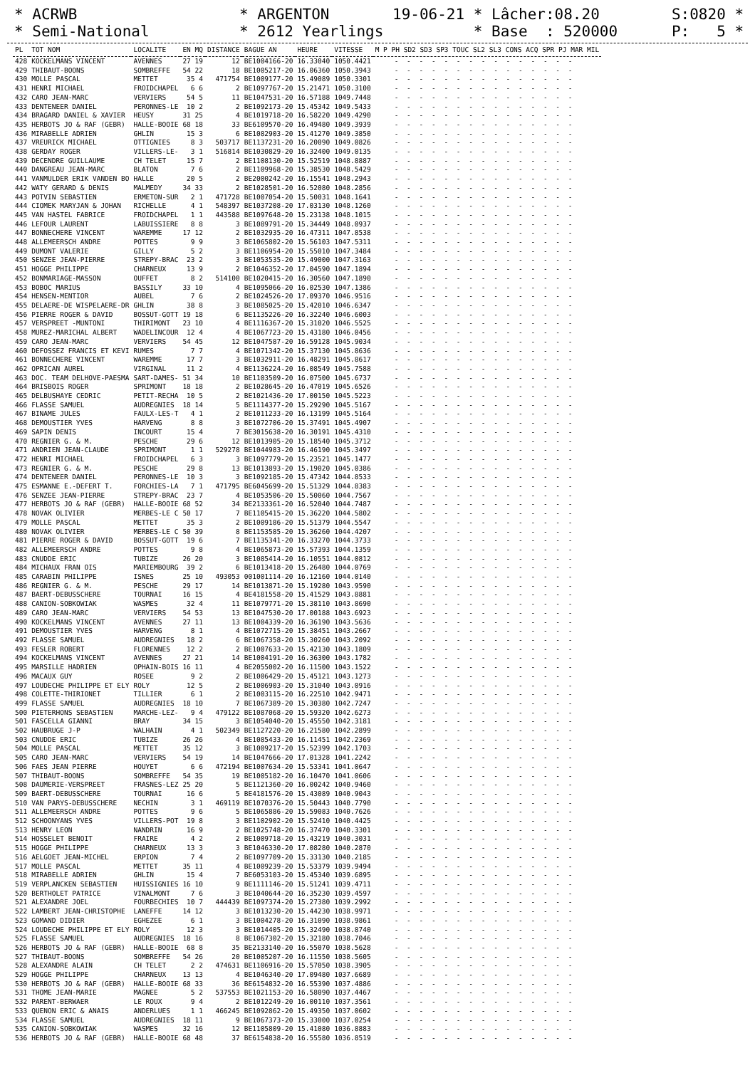* ACRWB                  * ARGENTON       19-06-21 * Lâcher:08.20        S:0820 *
* Semi-National          * 2612 Yearlings          * Base  : 520000      P:   5 *
| PL | TOT NOM | LOCALITE | EN MQ | DISTANCE | BAGUE AN | HEURE | VITESSE | M P PH SD2 SD3 SP3 TOUC SL2 SL3 CONS ACQ SPR PJ MAR MIL |
| --- | --- | --- | --- | --- | --- | --- | --- | --- |
| 428 | KOCKELMANS VINCENT | AVENNES | 27 19 | 12 | BE1004166-20 | 16.33040 | 1050.4421 | - - - - - - - - - - - - - - - |
| 429 | THIBAUT-BOONS | SOMBREFFE | 54 22 | 18 | BE1005217-20 | 16.06360 | 1050.3943 | - - - - - - - - - - - - - - - |
| 430 | MOLLE PASCAL | METTET | 35 4 | 471754 | BE1009177-20 | 15.49089 | 1050.3301 | - - - - - - - - - - - - - - - |
| 431 | HENRI MICHAEL | FROIDCHAPEL | 6 6 | 2 | BE1097767-20 | 15.21471 | 1050.3100 | - - - - - - - - - - - - - - - |
| 432 | CARO JEAN-MARC | VERVIERS | 54 5 | 11 | BE1047531-20 | 16.57188 | 1049.7448 | - - - - - - - - - - - - - - - |
| 433 | DENTENEER DANIEL | PERONNES-LE | 10 2 | 2 | BE1092173-20 | 15.45342 | 1049.5433 | - - - - - - - - - - - - - - - |
| 434 | BRAGARD DANIEL & XAVIER | HEUSY | 31 25 | 4 | BE1019718-20 | 16.58220 | 1049.4290 | - - - - - - - - - - - - - - - |
| 435 | HERBOTS JO & RAF (GEBR) | HALLE-BOOIE | 68 18 | 33 | BE6109570-20 | 16.49480 | 1049.3939 | - - - - - - - - - - - - - - - |
| 436 | MIRABELLE ADRIEN | GHLIN | 15 3 | 6 | BE1082903-20 | 15.41270 | 1049.3850 | - - - - - - - - - - - - - - - |
| 437 | VREURICK MICHAEL | OTTIGNIES | 8 3 | 503717 | BE1137231-20 | 16.20090 | 1049.0826 | - - - - - - - - - - - - - - - |
| 438 | GERDAY ROGER | VILLERS-LE- | 3 1 | 516814 | BE1030829-20 | 16.32400 | 1049.0135 | - - - - - - - - - - - - - - - |
| 439 | DECENDRE GUILLAUME | CH TELET | 15 7 | 2 | BE1108130-20 | 15.52519 | 1048.8887 | - - - - - - - - - - - - - - - |
| 440 | DANGREAU JEAN-MARC | BLATON | 7 6 | 2 | BE1109968-20 | 15.38530 | 1048.5429 | - - - - - - - - - - - - - - - |
| 441 | VANMULDER ERIK VANDEN BO | HALLE | 20 5 | 2 | BE2000242-20 | 16.15541 | 1048.2943 | - - - - - - - - - - - - - - - |
| 442 | WATY GERARD & DENIS | MALMEDY | 34 33 | 2 | BE1028501-20 | 16.52080 | 1048.2856 | - - - - - - - - - - - - - - - |
| 443 | POTVIN SEBASTIEN | ERMETON-SUR | 2 1 | 471728 | BE1007054-20 | 15.50031 | 1048.1641 | - - - - - - - - - - - - - - - |
| 444 | CIOMEK MARYJAN & JOHAN | RICHELLE | 4 1 | 548397 | BE1037208-20 | 17.03130 | 1048.1260 | - - - - - - - - - - - - - - - |
| 445 | VAN HASTEL FABRICE | FROIDCHAPEL | 1 1 | 443588 | BE1097648-20 | 15.23138 | 1048.1015 | - - - - - - - - - - - - - - - |
| 446 | LEFOUR LAURENT | LABUISSIERE | 8 8 | 3 | BE1089791-20 | 15.34449 | 1048.0937 | - - - - - - - - - - - - - - - |
| 447 | BONNECHERE VINCENT | WAREMME | 17 12 | 2 | BE1032935-20 | 16.47311 | 1047.8538 | - - - - - - - - - - - - - - - |
| 448 | ALLEMEERSCH ANDRE | POTTES | 9 9 | 3 | BE1065802-20 | 15.56103 | 1047.5311 | - - - - - - - - - - - - - - - |
| 449 | DUMONT VALERIE | GILLY | 5 2 | 3 | BE1106954-20 | 15.55010 | 1047.3484 | - - - - - - - - - - - - - - - |
| 450 | SENZEE JEAN-PIERRE | STREPY-BRAC | 23 2 | 3 | BE1053535-20 | 15.49000 | 1047.3163 | - - - - - - - - - - - - - - - |
| 451 | HOGGE PHILIPPE | CHARNEUX | 13 9 | 2 | BE1046352-20 | 17.04590 | 1047.1894 | - - - - - - - - - - - - - - - |
| 452 | BONMARIAGE-MASSON | OUFFET | 8 2 | 514100 | BE1020415-20 | 16.30560 | 1047.1890 | - - - - - - - - - - - - - - - |
| 453 | BOBOC MARIUS | BASSILY | 33 10 | 4 | BE1095066-20 | 16.02530 | 1047.1386 | - - - - - - - - - - - - - - - |
| 454 | HENSEN-MENTIOR | AUBEL | 7 6 | 2 | BE1024526-20 | 17.09370 | 1046.9516 | - - - - - - - - - - - - - - - |
| 455 | DELAERE-DE WISPELAERE-DR | GHLIN | 38 8 | 3 | BE1085025-20 | 15.42010 | 1046.6347 | - - - - - - - - - - - - - - - |
| 456 | PIERRE ROGER & DAVID | BOSSUT-GOTT | 19 18 | 6 | BE1135226-20 | 16.32240 | 1046.6003 | - - - - - - - - - - - - - - - |
| 457 | VERSPREET -MUNTONI | THIRIMONT | 23 10 | 4 | BE1116367-20 | 15.31020 | 1046.5525 | - - - - - - - - - - - - - - - |
| 458 | MUREZ-MARICHAL ALBERT | WADELINCOUR | 12 4 | 4 | BE1067723-20 | 15.43180 | 1046.0456 | - - - - - - - - - - - - - - - |
| 459 | CARO JEAN-MARC | VERVIERS | 54 45 | 12 | BE1047587-20 | 16.59128 | 1045.9034 | - - - - - - - - - - - - - - - |
| 460 | DEFOSSEZ FRANCIS ET KEVI | RUMES | 7 7 | 4 | BE1071342-20 | 15.37130 | 1045.8636 | - - - - - - - - - - - - - - - |
| 461 | BONNECHERE VINCENT | WAREMME | 17 7 | 3 | BE1032911-20 | 16.48291 | 1045.8617 | - - - - - - - - - - - - - - - |
| 462 | OPRICAN AUREL | VIRGINAL | 11 2 | 4 | BE1136224-20 | 16.08549 | 1045.7588 | - - - - - - - - - - - - - - - |
| 463 | DOC. TEAM DELHOVE-PAESMA | SART-DAMES- | 51 34 | 10 | BE1103509-20 | 16.07500 | 1045.6737 | - - - - - - - - - - - - - - - |
| 464 | BRISBOIS ROGER | SPRIMONT | 18 18 | 2 | BE1028645-20 | 16.47019 | 1045.6526 | - - - - - - - - - - - - - - - |
| 465 | DELBUSHAYE CEDRIC | PETIT-RECHA | 10 5 | 2 | BE1021436-20 | 17.00150 | 1045.5223 | - - - - - - - - - - - - - - - |
| 466 | FLASSE SAMUEL | AUDREGNIES | 18 14 | 5 | BE1114377-20 | 15.29290 | 1045.5167 | - - - - - - - - - - - - - - - |
| 467 | BINAME JULES | FAULX-LES-T | 4 1 | 2 | BE1011233-20 | 16.13199 | 1045.5164 | - - - - - - - - - - - - - - - |
| 468 | DEMOUSTIER YVES | HARVENG | 8 8 | 3 | BE1072706-20 | 15.37491 | 1045.4907 | - - - - - - - - - - - - - - - |
| 469 | SAPIN DENIS | INCOURT | 15 4 | 7 | BE3015638-20 | 16.30191 | 1045.4310 | - - - - - - - - - - - - - - - |
| 470 | REGNIER G. & M. | PESCHE | 29 6 | 12 | BE1013905-20 | 15.18540 | 1045.3712 | - - - - - - - - - - - - - - - |
| 471 | ANDRIEN JEAN-CLAUDE | SPRIMONT | 1 1 | 529278 | BE1044983-20 | 16.46190 | 1045.3497 | - - - - - - - - - - - - - - - |
| 472 | HENRI MICHAEL | FROIDCHAPEL | 6 3 | 3 | BE1097779-20 | 15.23521 | 1045.1477 | - - - - - - - - - - - - - - - |
| 473 | REGNIER G. & M. | PESCHE | 29 8 | 13 | BE1013893-20 | 15.19020 | 1045.0386 | - - - - - - - - - - - - - - - |
| 474 | DENTENEER DANIEL | PERONNES-LE | 10 3 | 3 | BE1092185-20 | 15.47342 | 1044.8533 | - - - - - - - - - - - - - - - |
| 475 | ESMANNE E.-DEFERT T. | FORCHIES-LA | 7 1 | 471795 | BE6045699-20 | 15.51329 | 1044.8383 | - - - - - - - - - - - - - - - |
| 476 | SENZEE JEAN-PIERRE | STREPY-BRAC | 23 7 | 4 | BE1053506-20 | 15.50060 | 1044.7567 | - - - - - - - - - - - - - - - |
| 477 | HERBOTS JO & RAF (GEBR) | HALLE-BOOIE | 68 52 | 34 | BE2133361-20 | 16.52040 | 1044.7487 | - - - - - - - - - - - - - - - |
| 478 | NOVAK OLIVIER | MERBES-LE C | 50 17 | 7 | BE1105415-20 | 15.36220 | 1044.5802 | - - - - - - - - - - - - - - - |
| 479 | MOLLE PASCAL | METTET | 35 3 | 2 | BE1009186-20 | 15.51379 | 1044.5547 | - - - - - - - - - - - - - - - |
| 480 | NOVAK OLIVIER | MERBES-LE C | 50 39 | 8 | BE1153585-20 | 15.36260 | 1044.4207 | - - - - - - - - - - - - - - - |
| 481 | PIERRE ROGER & DAVID | BOSSUT-GOTT | 19 6 | 7 | BE1135341-20 | 16.33270 | 1044.3733 | - - - - - - - - - - - - - - - |
| 482 | ALLEMEERSCH ANDRE | POTTES | 9 8 | 4 | BE1065873-20 | 15.57393 | 1044.1359 | - - - - - - - - - - - - - - - |
| 483 | CNUDDE ERIC | TUBIZE | 26 20 | 3 | BE1085414-20 | 16.10551 | 1044.0812 | - - - - - - - - - - - - - - - |
| 484 | MICHAUX FRAN OIS | MARIEMBOURG | 39 2 | 6 | BE1013418-20 | 15.26480 | 1044.0769 | - - - - - - - - - - - - - - - |
| 485 | CARABIN PHILIPPE | ISNES | 25 10 | 493053 | 001001114-20 | 16.12160 | 1044.0140 | - - - - - - - - - - - - - - - |
| 486 | REGNIER G. & M. | PESCHE | 29 17 | 14 | BE1013871-20 | 15.19280 | 1043.9590 | - - - - - - - - - - - - - - - |
| 487 | BAERT-DEBUSSCHERE | TOURNAI | 16 15 | 4 | BE4181558-20 | 15.41529 | 1043.8881 | - - - - - - - - - - - - - - - |
| 488 | CANION-SOBKOWIAK | WASMES | 32 4 | 11 | BE1079771-20 | 15.38110 | 1043.8690 | - - - - - - - - - - - - - - - |
| 489 | CARO JEAN-MARC | VERVIERS | 54 53 | 13 | BE1047530-20 | 17.00188 | 1043.6923 | - - - - - - - - - - - - - - - |
| 490 | KOCKELMANS VINCENT | AVENNES | 27 11 | 13 | BE1004339-20 | 16.36190 | 1043.5636 | - - - - - - - - - - - - - - - |
| 491 | DEMOUSTIER YVES | HARVENG | 8 1 | 4 | BE1072715-20 | 15.38451 | 1043.2667 | - - - - - - - - - - - - - - - |
| 492 | FLASSE SAMUEL | AUDREGNIES | 18 2 | 6 | BE1067358-20 | 15.30260 | 1043.2092 | - - - - - - - - - - - - - - - |
| 493 | FESLER ROBERT | FLORENNES | 12 2 | 2 | BE1007633-20 | 15.42130 | 1043.1809 | - - - - - - - - - - - - - - - |
| 494 | KOCKELMANS VINCENT | AVENNES | 27 21 | 14 | BE1004191-20 | 16.36300 | 1043.1782 | - - - - - - - - - - - - - - - |
| 495 | MARSILLE HADRIEN | OPHAIN-BOIS | 16 11 | 4 | BE2055002-20 | 16.11500 | 1043.1522 | - - - - - - - - - - - - - - - |
| 496 | MACAUX GUY | ROSEE | 9 2 | 2 | BE1006429-20 | 15.45121 | 1043.1273 | - - - - - - - - - - - - - - - |
| 497 | LOUDECHE PHILIPPE ET ELY | ROLY | 12 5 | 2 | BE1006903-20 | 15.31040 | 1043.0916 | - - - - - - - - - - - - - - - |
| 498 | COLETTE-THIRIONET | TILLIER | 6 1 | 2 | BE1003115-20 | 16.22510 | 1042.9471 | - - - - - - - - - - - - - - - |
| 499 | FLASSE SAMUEL | AUDREGNIES | 18 10 | 7 | BE1067389-20 | 15.30380 | 1042.7247 | - - - - - - - - - - - - - - - |
| 500 | PIETERHONS SEBASTIEN | MARCHE-LEZ- | 9 4 | 479122 | BE1087068-20 | 15.59320 | 1042.6273 | - - - - - - - - - - - - - - - |
| 501 | FASCELLA GIANNI | BRAY | 34 15 | 3 | BE1054040-20 | 15.45550 | 1042.3181 | - - - - - - - - - - - - - - - |
| 502 | HAUBRUGE J-P | WALHAIN | 4 1 | 502349 | BE1127220-20 | 16.21580 | 1042.2899 | - - - - - - - - - - - - - - - |
| 503 | CNUDDE ERIC | TUBIZE | 26 26 | 4 | BE1085433-20 | 16.11451 | 1042.2369 | - - - - - - - - - - - - - - - |
| 504 | MOLLE PASCAL | METTET | 35 12 | 3 | BE1009217-20 | 15.52399 | 1042.1703 | - - - - - - - - - - - - - - - |
| 505 | CARO JEAN-MARC | VERVIERS | 54 19 | 14 | BE1047666-20 | 17.01328 | 1041.2242 | - - - - - - - - - - - - - - - |
| 506 | FAES JEAN PIERRE | HOUYET | 6 6 | 472194 | BE1007634-20 | 15.53341 | 1041.0647 | - - - - - - - - - - - - - - - |
| 507 | THIBAUT-BOONS | SOMBREFFE | 54 35 | 19 | BE1005182-20 | 16.10470 | 1041.0606 | - - - - - - - - - - - - - - - |
| 508 | DAUMERIE-VERSPREET | FRASNES-LEZ | 25 20 | 5 | BE1121360-20 | 16.00242 | 1040.9460 | - - - - - - - - - - - - - - - |
| 509 | BAERT-DEBUSSCHERE | TOURNAI | 16 6 | 5 | BE4181576-20 | 15.43089 | 1040.9043 | - - - - - - - - - - - - - - - |
| 510 | VAN PARYS-DEBUSSCHERE | NECHIN | 3 1 | 469119 | BE1070376-20 | 15.50443 | 1040.7790 | - - - - - - - - - - - - - - - |
| 511 | ALLEMEERSCH ANDRE | POTTES | 9 6 | 5 | BE1065886-20 | 15.59083 | 1040.7626 | - - - - - - - - - - - - - - - |
| 512 | SCHOONYANS YVES | VILLERS-POT | 19 8 | 3 | BE1102902-20 | 15.52410 | 1040.4425 | - - - - - - - - - - - - - - - |
| 513 | HENRY LEON | NANDRIN | 16 9 | 2 | BE1025748-20 | 16.37470 | 1040.3301 | - - - - - - - - - - - - - - - |
| 514 | HOSSELET BENOIT | FRAIRE | 4 2 | 2 | BE1009718-20 | 15.43219 | 1040.3031 | - - - - - - - - - - - - - - - |
| 515 | HOGGE PHILIPPE | CHARNEUX | 13 3 | 3 | BE1046330-20 | 17.08280 | 1040.2870 | - - - - - - - - - - - - - - - |
| 516 | AELGOET JEAN-MICHEL | ERPION | 7 4 | 2 | BE1097709-20 | 15.33130 | 1040.2185 | - - - - - - - - - - - - - - - |
| 517 | MOLLE PASCAL | METTET | 35 11 | 4 | BE1009239-20 | 15.53379 | 1039.9494 | - - - - - - - - - - - - - - - |
| 518 | MIRABELLE ADRIEN | GHLIN | 15 4 | 7 | BE6053103-20 | 15.45340 | 1039.6895 | - - - - - - - - - - - - - - - |
| 519 | VERPLANCKEN SEBASTIEN | HUISSIGNIES | 16 10 | 9 | BE1111146-20 | 15.51241 | 1039.4711 | - - - - - - - - - - - - - - - |
| 520 | BERTHOLET PATRICE | VINALMONT | 7 6 | 3 | BE1040644-20 | 16.35230 | 1039.4597 | - - - - - - - - - - - - - - - |
| 521 | ALEXANDRE JOEL | FOURBECHIES | 10 7 | 444439 | BE1097374-20 | 15.27380 | 1039.2992 | - - - - - - - - - - - - - - - |
| 522 | LAMBERT JEAN-CHRISTOPHE | LANEFFE | 14 12 | 3 | BE1013230-20 | 15.44230 | 1038.9971 | - - - - - - - - - - - - - - - |
| 523 | GOMAND DIDIER | EGHEZEE | 6 1 | 3 | BE1004278-20 | 16.31090 | 1038.9861 | - - - - - - - - - - - - - - - |
| 524 | LOUDECHE PHILIPPE ET ELY | ROLY | 12 3 | 3 | BE1014405-20 | 15.32490 | 1038.8740 | - - - - - - - - - - - - - - - |
| 525 | FLASSE SAMUEL | AUDREGNIES | 18 16 | 8 | BE1067302-20 | 15.32180 | 1038.7046 | - - - - - - - - - - - - - - - |
| 526 | HERBOTS JO & RAF (GEBR) | HALLE-BOOIE | 68 8 | 35 | BE2133140-20 | 16.55070 | 1038.5628 | - - - - - - - - - - - - - - - |
| 527 | THIBAUT-BOONS | SOMBREFFE | 54 26 | 20 | BE1005207-20 | 16.11550 | 1038.5605 | - - - - - - - - - - - - - - - |
| 528 | ALEXANDRE ALAIN | CH TELET | 2 2 | 474631 | BE1106916-20 | 15.57050 | 1038.3905 | - - - - - - - - - - - - - - - |
| 529 | HOGGE PHILIPPE | CHARNEUX | 13 13 | 4 | BE1046340-20 | 17.09480 | 1037.6689 | - - - - - - - - - - - - - - - |
| 530 | HERBOTS JO & RAF (GEBR) | HALLE-BOOIE | 68 33 | 36 | BE6154832-20 | 16.55390 | 1037.4886 | - - - - - - - - - - - - - - - |
| 531 | THOME JEAN-MARIE | MAGNEE | 5 2 | 537553 | BE1021153-20 | 16.58090 | 1037.4467 | - - - - - - - - - - - - - - - |
| 532 | PARENT-BERWAER | LE ROUX | 9 4 | 2 | BE1012249-20 | 16.00110 | 1037.3561 | - - - - - - - - - - - - - - - |
| 533 | QUENON ERIC & ANAIS | ANDERLUES | 1 1 | 466245 | BE1092862-20 | 15.49350 | 1037.0602 | - - - - - - - - - - - - - - - |
| 534 | FLASSE SAMUEL | AUDREGNIES | 18 11 | 9 | BE1067373-20 | 15.33000 | 1037.0254 | - - - - - - - - - - - - - - - |
| 535 | CANION-SOBKOWIAK | WASMES | 32 16 | 12 | BE1105809-20 | 15.41080 | 1036.8883 | - - - - - - - - - - - - - - - |
| 536 | HERBOTS JO & RAF (GEBR) | HALLE-BOOIE | 68 48 | 37 | BE6154838-20 | 16.55580 | 1036.8519 | - - - - - - - - - - - - - - - |